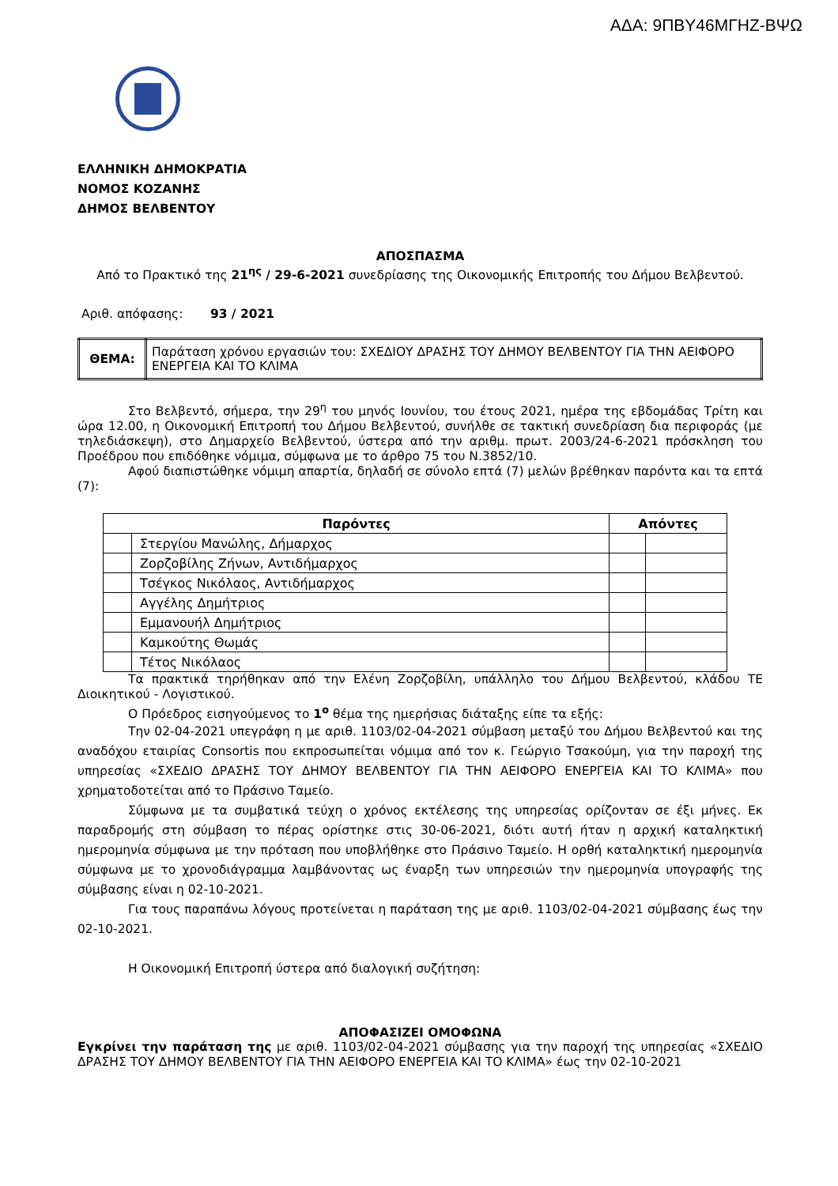ΑΔΑ: 9ΠΒΥ46ΜΓΗΖ-ΒΨΩ
ΕΛΛΗΝΙΚΗ ΔΗΜΟΚΡΑΤΙΑ
ΝΟΜΟΣ ΚΟΖΑΝΗΣ
ΔΗΜΟΣ ΒΕΛΒΕΝΤΟΥ
ΑΠΟΣΠΑΣΜΑ
Από το Πρακτικό της 21<sup>ης</sup> / 29-6-2021 συνεδρίασης της Οικονομικής Επιτροπής του Δήμου Βελβεντού.
Αριθ. απόφασης: 93 / 2021
| ΘΕΜΑ: | Παράταση χρόνου εργασιών του: ΣΧΕΔΙΟΥ ΔΡΑΣΗΣ ΤΟΥ ΔΗΜΟΥ ΒΕΛΒΕΝΤΟΥ ΓΙΑ ΤΗΝ ΑΕΙΦΟΡΟ ΕΝΕΡΓΕΙΑ ΚΑΙ ΤΟ ΚΛΙΜΑ |
Στο Βελβεντό, σήμερα, την 29<sup>η</sup> του μηνός Ιουνίου, του έτους 2021, ημέρα της εβδομάδας Τρίτη και ώρα 12.00, η Οικονομική Επιτροπή του Δήμου Βελβεντού, συνήλθε σε τακτική συνεδρίαση δια περιφοράς (με τηλεδιάσκεψη), στο Δημαρχείο Βελβεντού, ύστερα από την αριθμ. πρωτ. 2003/24-6-2021 πρόσκληση του Προέδρου που επιδόθηκε νόμιμα, σύμφωνα με το άρθρο 75 του Ν.3852/10.
Αφού διαπιστώθηκε νόμιμη απαρτία, δηλαδή σε σύνολο επτά (7) μελών βρέθηκαν παρόντα και τα επτά (7):
| Παρόντες | | Απόντες | |
| --- | --- | --- | --- |
| | Στεργίου Μανώλης, Δήμαρχος | | |
| | Ζορζοβίλης Ζήνων, Αντιδήμαρχος | | |
| | Τσέγκος Νικόλαος, Αντιδήμαρχος | | |
| | Αγγέλης Δημήτριος | | |
| | Εμμανουήλ Δημήτριος | | |
| | Καμκούτης Θωμάς | | |
| | Τέτος Νικόλαος | | |
Τα πρακτικά τηρήθηκαν από την Ελένη Ζορζοβίλη, υπάλληλο του Δήμου Βελβεντού, κλάδου ΤΕ Διοικητικού - Λογιστικού.
Ο Πρόεδρος εισηγούμενος το 1<sup>ο</sup> θέμα της ημερήσιας διάταξης είπε τα εξής:
Την 02-04-2021 υπεγράφη η με αριθ. 1103/02-04-2021 σύμβαση μεταξύ του Δήμου Βελβεντού και της αναδόχου εταιρίας Consortis που εκπροσωπείται νόμιμα από τον κ. Γεώργιο Τσακούμη, για την παροχή της υπηρεσίας «ΣΧΕΔΙΟ ΔΡΑΣΗΣ ΤΟΥ ΔΗΜΟΥ ΒΕΛΒΕΝΤΟΥ ΓΙΑ ΤΗΝ ΑΕΙΦΟΡΟ ΕΝΕΡΓΕΙΑ ΚΑΙ ΤΟ ΚΛΙΜΑ» που χρηματοδοτείται από το Πράσινο Ταμείο.
Σύμφωνα με τα συμβατικά τεύχη ο χρόνος εκτέλεσης της υπηρεσίας ορίζονταν σε έξι μήνες. Εκ παραδρομής στη σύμβαση το πέρας ορίστηκε στις 30-06-2021, διότι αυτή ήταν η αρχική καταληκτική ημερομηνία σύμφωνα με την πρόταση που υποβλήθηκε στο Πράσινο Ταμείο. Η ορθή καταληκτική ημερομηνία σύμφωνα με το χρονοδιάγραμμα λαμβάνοντας ως έναρξη των υπηρεσιών την ημερομηνία υπογραφής της σύμβασης είναι η 02-10-2021.
Για τους παραπάνω λόγους προτείνεται η παράταση της με αριθ. 1103/02-04-2021 σύμβασης έως την 02-10-2021.
Η Οικονομική Επιτροπή ύστερα από διαλογική συζήτηση:
ΑΠΟΦΑΣΙΖΕΙ ΟΜΟΦΩΝΑ
Εγκρίνει την παράταση της με αριθ. 1103/02-04-2021 σύμβασης για την παροχή της υπηρεσίας «ΣΧΕΔΙΟ ΔΡΑΣΗΣ ΤΟΥ ΔΗΜΟΥ ΒΕΛΒΕΝΤΟΥ ΓΙΑ ΤΗΝ ΑΕΙΦΟΡΟ ΕΝΕΡΓΕΙΑ ΚΑΙ ΤΟ ΚΛΙΜΑ» έως την 02-10-2021